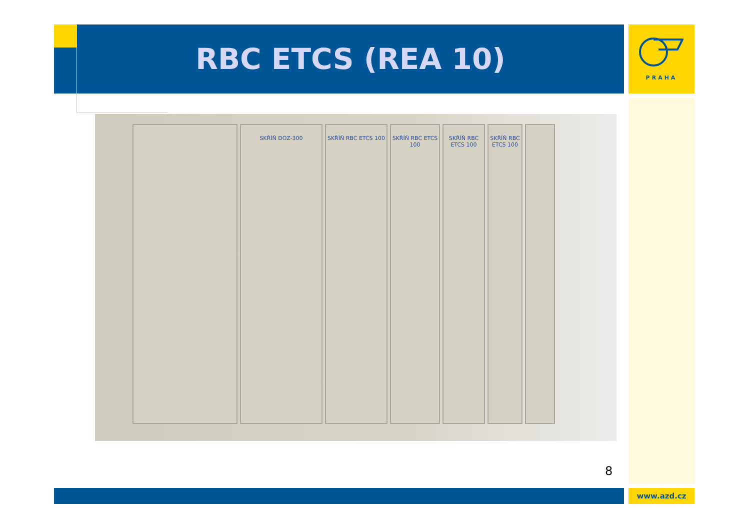RBC ETCS (REA 10) PRAHA
SKŘÍŇ DOZ-300 SKŘÍŇ RBC ETCS 100
SKŘÍŇ RBC ETCS 100
SKŘÍŇ RBC ETCS 100
SKŘÍŇ RBC ETCS 100
8
www.azd.cz